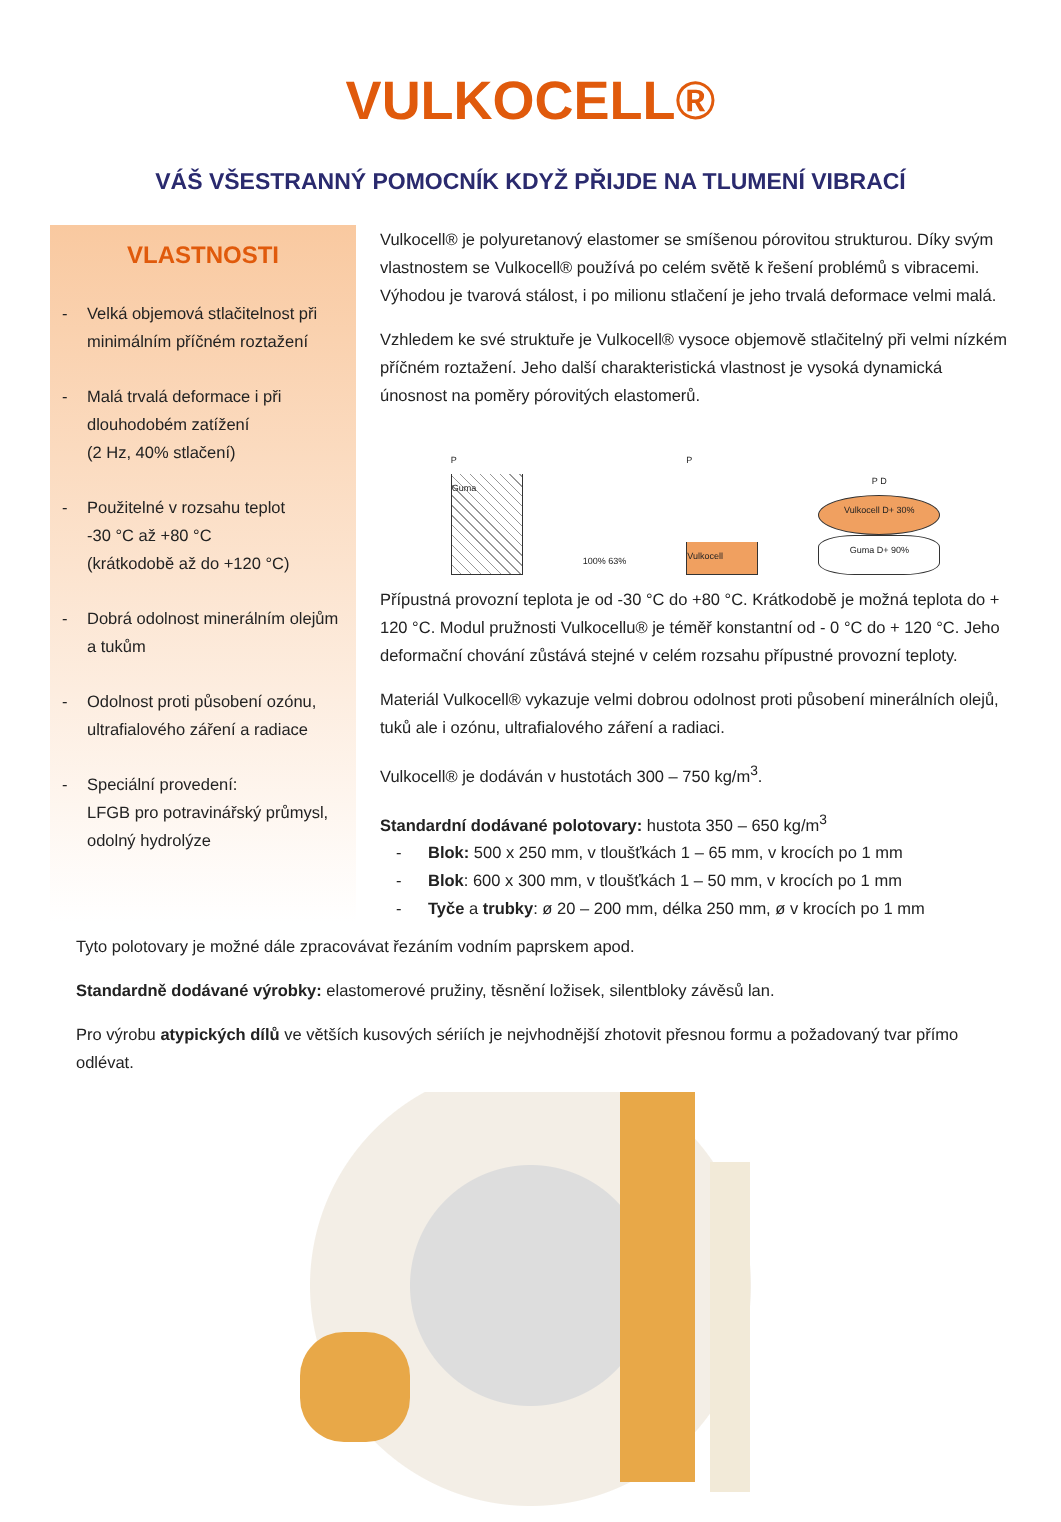VULKOCELL®
VÁŠ VŠESTRANNÝ POMOCNÍK KDYŽ PŘIJDE NA TLUMENÍ VIBRACÍ
VLASTNOSTI
- Velká objemová stlačitelnost při minimálním příčném roztažení
- Malá trvalá deformace i při dlouhodobém zatížení
(2 Hz, 40% stlačení)
- Použitelné v rozsahu teplot
-30 °C až +80 °C
(krátkodobě až do +120 °C)
- Dobrá odolnost minerálním olejům a tukům
- Odolnost proti působení ozónu, ultrafialového záření a radiace
- Speciální provedení:
LFGB pro potravinářský průmysl, odolný hydrolýze
Vulkocell® je polyuretanový elastomer se smíšenou pórovitou strukturou. Díky svým vlastnostem se Vulkocell® používá po celém světě k řešení problémů s vibracemi. Výhodou je tvarová stálost, i po milionu stlačení je jeho trvalá deformace velmi malá.
Vzhledem ke své struktuře je Vulkocell® vysoce objemově stlačitelný při velmi nízkém příčném roztažení. Jeho další charakteristická vlastnost je vysoká dynamická únosnost na poměry pórovitých elastomerů.
P
Guma
100% 63%
P
Vulkocell
P D
Vulkocell D+ 30%
Guma D+ 90%
Přípustná provozní teplota je od -30 °C do +80 °C. Krátkodobě je možná teplota do + 120 °C. Modul pružnosti Vulkocellu® je téměř konstantní od - 0 °C do + 120 °C. Jeho deformační chování zůstává stejné v celém rozsahu přípustné provozní teploty.
Materiál Vulkocell® vykazuje velmi dobrou odolnost proti působení minerálních olejů, tuků ale i ozónu, ultrafialového záření a radiaci.
Vulkocell® je dodáván v hustotách 300 – 750 kg/m<sup>3</sup>.
Standardní dodávané polotovary: hustota 350 – 650 kg/m<sup>3</sup>
- Blok: 500 x 250 mm, v tloušťkách 1 – 65 mm, v krocích po 1 mm
- Blok: 600 x 300 mm, v tloušťkách 1 – 50 mm, v krocích po 1 mm
- Tyče a trubky: ø 20 – 200 mm, délka 250 mm, ø v krocích po 1 mm
Tyto polotovary je možné dále zpracovávat řezáním vodním paprskem apod.
Standardně dodávané výrobky: elastomerové pružiny, těsnění ložisek, silentbloky závěsů lan.
Pro výrobu atypických dílů ve větších kusových sériích je nejvhodnější zhotovit přesnou formu a požadovaný tvar přímo odlévat.